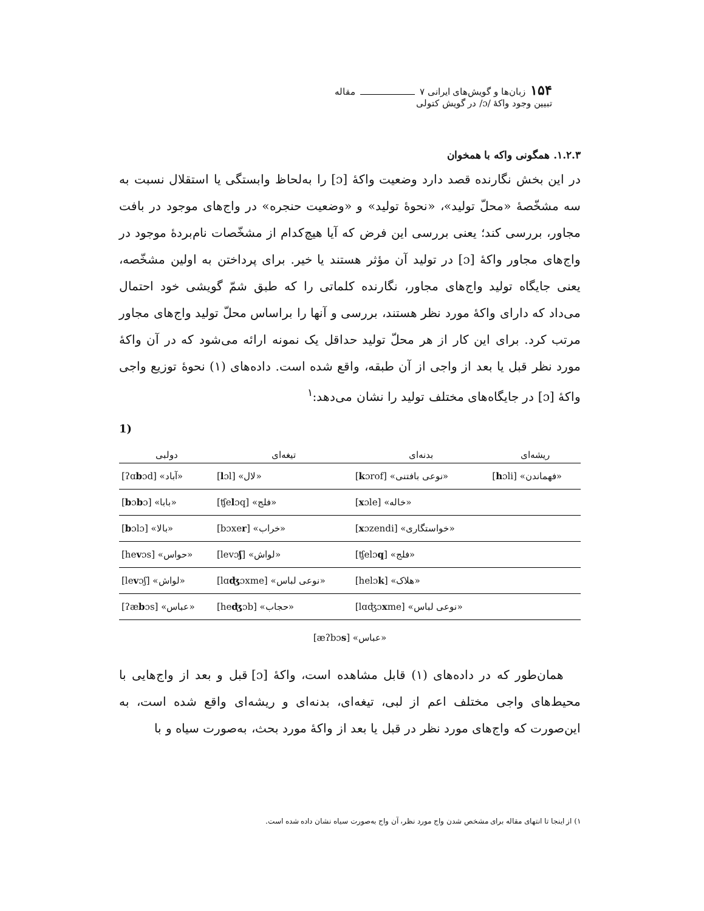۱۵۴ زبان‌ها و گویش‌های ایرانی ۷ مقاله
تبیین وجود واکهٔ /ɔ/ در گویش کتولی
۱.۲.۳. همگونی واکه با همخوان
در این بخش نگارنده قصد دارد وضعیت واکهٔ [ɔ] را به‌لحاظ وابستگی یا استقلال نسبت به سه مشخّصهٔ «محلّ تولید»، «نحوهٔ تولید» و «وضعیت حنجره» در واج‌های موجود در بافت مجاور، بررسی کند؛ یعنی بررسی این فرض که آیا هیچ‌کدام از مشخّصات نام‌بردهٔ موجود در واج‌های مجاور واکهٔ [ɔ] در تولید آن مؤثر هستند یا خیر. برای پرداختن به اولین مشخّصه، یعنی جایگاه تولید واج‌های مجاور، نگارنده کلماتی را که طبق شمّ گویشی خود احتمال می‌داد که دارای واکهٔ مورد نظر هستند، بررسی و آنها را براساس محلّ تولید واج‌های مجاور مرتب کرد. برای این کار از هر محلّ تولید حداقل یک نمونه ارائه می‌شود که در آن واکهٔ مورد نظر قبل یا بعد از واجی از آن طبقه، واقع شده است. داده‌های (۱) نحوهٔ توزیع واجی واکهٔ [ɔ] در جایگاه‌های مختلف تولید را نشان می‌دهد:<sup>۱</sup>
1)
| ریشه‌ای | بدنه‌ای | تیغه‌ای | دولبی |
| --- | --- | --- | --- |
| [ h ɔli] «فهماندن» | [ k ɔrof] «نوعی بافتنی» | [ l ɔl] «لال» | [ʔɑ b ɔd] «آباد» |
| | [ x ɔle] «خاله» | [ʧe l ɔq] «فلج» | [ b ɔ b ɔ] «بابا» |
| | [ x ɔzendi] «خواستگاری» | [bɔxe r ] «خراب» | [ b ɔlɔ] «بالا» |
| | [ʧelɔ q ] «فلج» | [levɔ ʃ ] «لواش» | [he v ɔs] «حواس» |
| | [helɔ k ] «هلاک» | [lɑ ʤ ɔxme] «نوعی لباس» | [le v ɔʃ] «لواش» |
| | [lɑʤɔ x me] «نوعی لباس» | [he ʤ ɔb] «حجاب» | [ʔæ b ɔs] «عباس» |
[æʔbɔs] «عباس»
همان‌طور که در داده‌های (۱) قابل مشاهده است، واکهٔ [ɔ] قبل و بعد از واج‌هایی با محیط‌های واجی مختلف اعم از لبی، تیغه‌ای، بدنه‌ای و ریشه‌ای واقع شده است، به این‌صورت که واج‌های مورد نظر در قبل یا بعد از واکهٔ مورد بحث، به‌صورت سیاه و با
۱) از اینجا تا انتهای مقاله برای مشخص شدن واج مورد نظر، آن واج به‌صورت سیاه نشان داده شده است.